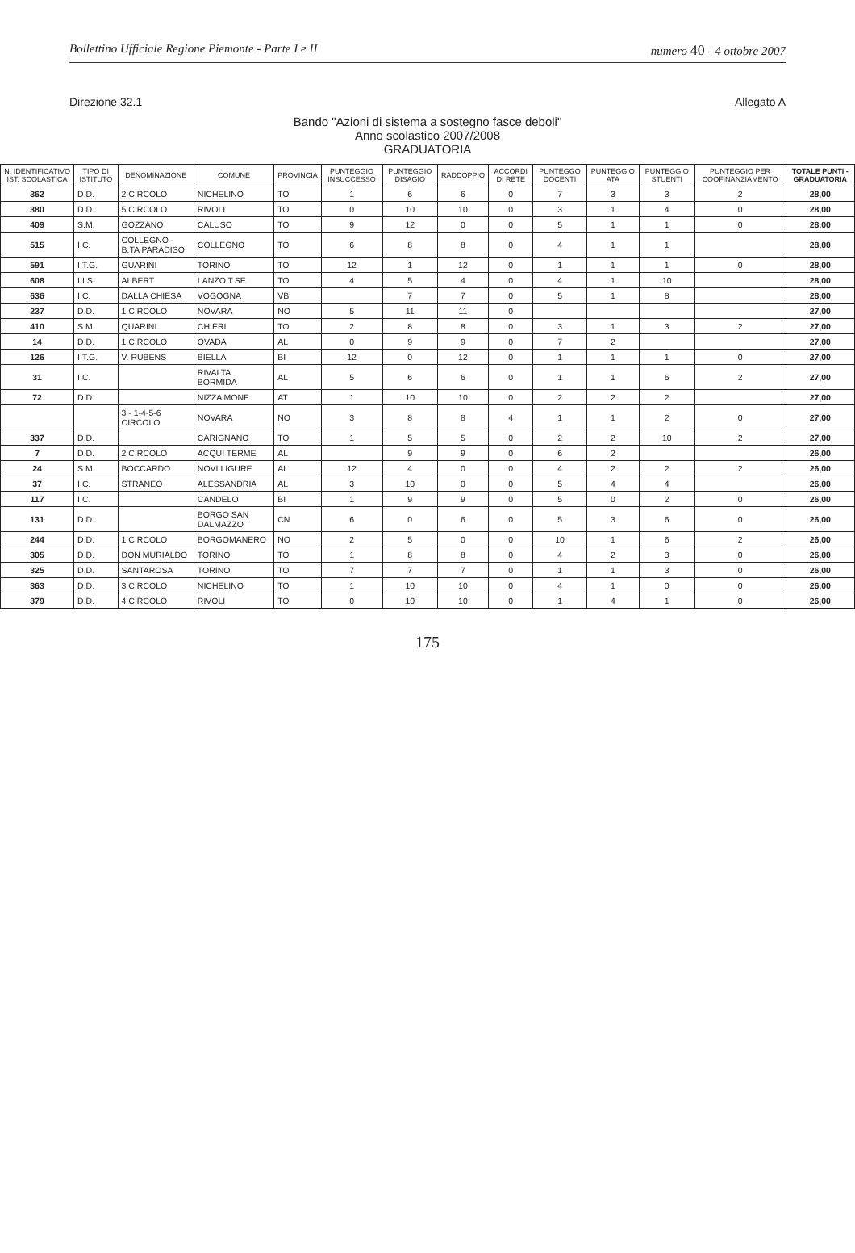Bollettino Ufficiale Regione Piemonte - Parte I e II numero 40 - 4 ottobre 2007
Direzione 32.1 Allegato A
Bando "Azioni di sistema a sostegno fasce deboli"
Anno scolastico 2007/2008
GRADUATORIA
| N. IDENTIFICATIVO IST. SCOLASTICA | TIPO DI ISTITUTO | DENOMINAZIONE | COMUNE | PROVINCIA | PUNTEGGIO INSUCCESSO | PUNTEGGIO DISAGIO | RADDOPPIO | ACCORDI DI RETE | PUNTEGGO DOCENTI | PUNTEGGIO ATA | PUNTEGGIO STUENTI | PUNTEGGIO PER COOFINANZIAMENTO | TOTALE PUNTI - GRADUATORIA |
| --- | --- | --- | --- | --- | --- | --- | --- | --- | --- | --- | --- | --- | --- |
| 362 | D.D. | 2 CIRCOLO | NICHELINO | TO | 1 | 6 | 6 | 0 | 7 | 3 | 3 | 2 | 28,00 |
| 380 | D.D. | 5 CIRCOLO | RIVOLI | TO | 0 | 10 | 10 | 0 | 3 | 1 | 4 | 0 | 28,00 |
| 409 | S.M. | GOZZANO | CALUSO | TO | 9 | 12 | 0 | 0 | 5 | 1 | 1 | 0 | 28,00 |
| 515 | I.C. | COLLEGNO - B.TA PARADISO | COLLEGNO | TO | 6 | 8 | 8 | 0 | 4 | 1 | 1 | | 28,00 |
| 591 | I.T.G. | GUARINI | TORINO | TO | 12 | 1 | 12 | 0 | 1 | 1 | 1 | 0 | 28,00 |
| 608 | I.I.S. | ALBERT | LANZO T.SE | TO | 4 | 5 | 4 | 0 | 4 | 1 | 10 | | 28,00 |
| 636 | I.C. | DALLA CHIESA | VOGOGNA | VB | | 7 | 7 | 0 | 5 | 1 | 8 | | 28,00 |
| 237 | D.D. | 1 CIRCOLO | NOVARA | NO | 5 | 11 | 11 | 0 | | | | | 27,00 |
| 410 | S.M. | QUARINI | CHIERI | TO | 2 | 8 | 8 | 0 | 3 | 1 | 3 | 2 | 27,00 |
| 14 | D.D. | 1 CIRCOLO | OVADA | AL | 0 | 9 | 9 | 0 | 7 | 2 | | | 27,00 |
| 126 | I.T.G. | V. RUBENS | BIELLA | BI | 12 | 0 | 12 | 0 | 1 | 1 | 1 | 0 | 27,00 |
| 31 | I.C. | | RIVALTA BORMIDA | AL | 5 | 6 | 6 | 0 | 1 | 1 | 6 | 2 | 27,00 |
| 72 | D.D. | | NIZZA MONF. | AT | 1 | 10 | 10 | 0 | 2 | 2 | 2 | | 27,00 |
| | | 3 - 1-4-5-6 CIRCOLO | NOVARA | NO | 3 | 8 | 8 | 4 | 1 | 1 | 2 | 0 | 27,00 |
| 337 | D.D. | | CARIGNANO | TO | 1 | 5 | 5 | 0 | 2 | 2 | 10 | 2 | 27,00 |
| 7 | D.D. | 2 CIRCOLO | ACQUI TERME | AL | | 9 | 9 | 0 | 6 | 2 | | | 26,00 |
| 24 | S.M. | BOCCARDO | NOVI LIGURE | AL | 12 | 4 | 0 | 0 | 4 | 2 | 2 | 2 | 26,00 |
| 37 | I.C. | STRANEO | ALESSANDRIA | AL | 3 | 10 | 0 | 0 | 5 | 4 | 4 | | 26,00 |
| 117 | I.C. | | CANDELO | BI | 1 | 9 | 9 | 0 | 5 | 0 | 2 | 0 | 26,00 |
| 131 | D.D. | | BORGO SAN DALMAZZO | CN | 6 | 0 | 6 | 0 | 5 | 3 | 6 | 0 | 26,00 |
| 244 | D.D. | 1 CIRCOLO | BORGOMANERO | NO | 2 | 5 | 0 | 0 | 10 | 1 | 6 | 2 | 26,00 |
| 305 | D.D. | DON MURIALDO | TORINO | TO | 1 | 8 | 8 | 0 | 4 | 2 | 3 | 0 | 26,00 |
| 325 | D.D. | SANTAROSA | TORINO | TO | 7 | 7 | 7 | 0 | 1 | 1 | 3 | 0 | 26,00 |
| 363 | D.D. | 3 CIRCOLO | NICHELINO | TO | 1 | 10 | 10 | 0 | 4 | 1 | 0 | 0 | 26,00 |
| 379 | D.D. | 4 CIRCOLO | RIVOLI | TO | 0 | 10 | 10 | 0 | 1 | 4 | 1 | 0 | 26,00 |
175